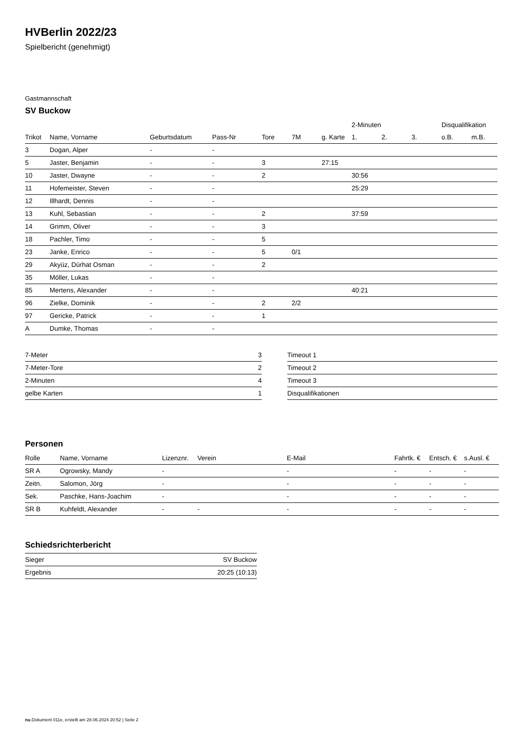HVBerlin 2022/23
Spielbericht (genehmigt)
Gastmannschaft
SV Buckow
| | | | | | | | 2-Minuten | | | Disqualifikation | |
| --- | --- | --- | --- | --- | --- | --- | --- | --- | --- | --- | --- |
| Trikot | Name, Vorname | Geburtsdatum | Pass-Nr | Tore | 7M | g. Karte | 1. | 2. | 3. | o.B. | m.B. |
| 3 | Dogan, Alper | - | - | | | | | | | | |
| 5 | Jaster, Benjamin | - | - | 3 | | 27:15 | | | | | |
| 10 | Jaster, Dwayne | - | - | 2 | | | 30:56 | | | | |
| 11 | Hofemeister, Steven | - | - | | | | 25:29 | | | | |
| 12 | Illhardt, Dennis | - | - | | | | | | | | |
| 13 | Kuhl, Sebastian | - | - | 2 | | | 37:59 | | | | |
| 14 | Grimm, Oliver | - | - | 3 | | | | | | | |
| 18 | Pachler, Timo | - | - | 5 | | | | | | | |
| 23 | Janke, Enrico | - | - | 5 | 0/1 | | | | | | |
| 29 | Akyüz, Dürhat Osman | - | - | 2 | | | | | | | |
| 35 | Möller, Lukas | - | - | | | | | | | | |
| 85 | Mertens, Alexander | - | - | | | | 40:21 | | | | |
| 96 | Zielke, Dominik | - | - | 2 | 2/2 | | | | | | |
| 97 | Gericke, Patrick | - | - | 1 | | | | | | | |
| A | Dumke, Thomas | - | - | | | | | | | | |
| 7-Meter | 3 |
| 7-Meter-Tore | 2 |
| 2-Minuten | 4 |
| gelbe Karten | 1 |
| Timeout 1 |
| Timeout 2 |
| Timeout 3 |
| Disqualifikationen |
Personen
| Rolle | Name, Vorname | Lizenznr. | Verein | E-Mail | Fahrtk. € | Entsch. € | s.Ausl. € |
| --- | --- | --- | --- | --- | --- | --- | --- |
| SR A | Ogrowsky, Mandy | - | | - | - | - | - |
| Zeitn. | Salomon, Jörg | - | | - | - | - | - |
| Sek. | Paschke, Hans-Joachim | - | | - | - | - | - |
| SR B | Kuhfeldt, Alexander | - | - | - | - | - | - |
Schiedsrichterbericht
| Sieger | SV Buckow |
| Ergebnis | 20:25 (10:13) |
nu.Dokument 011e, erstellt am 28.06.2024 20:52 | Seite 2